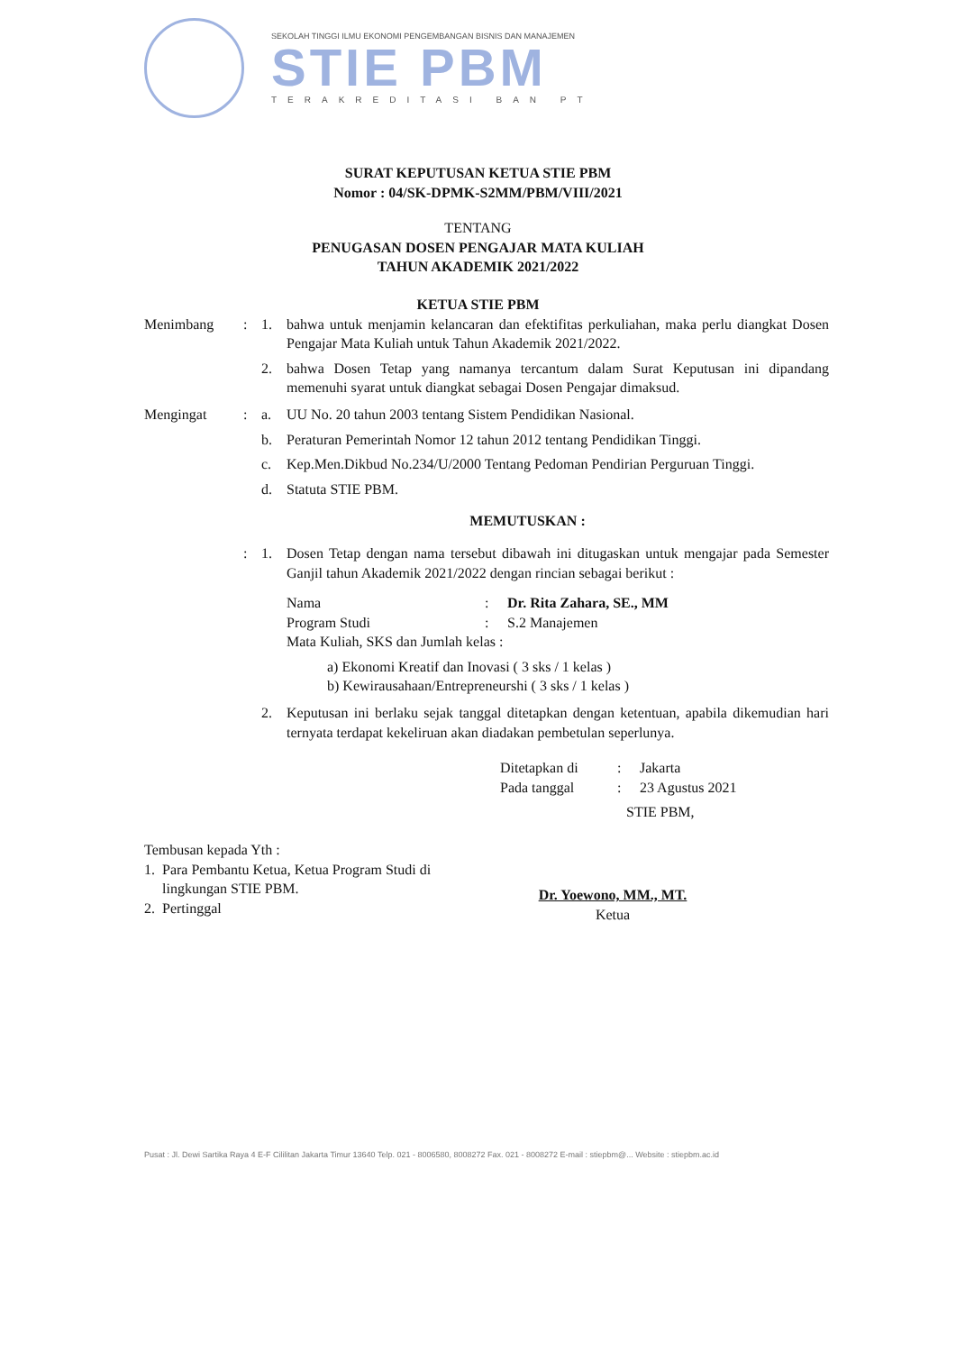SEKOLAH TINGGI ILMU EKONOMI PENGEMBANGAN BISNIS DAN MANAJEMEN
STIE PBM
TERAKREDITASI BAN PT
SURAT KEPUTUSAN KETUA STIE PBM
Nomor : 04/SK-DPMK-S2MM/PBM/VIII/2021
TENTANG
PENUGASAN DOSEN PENGAJAR MATA KULIAH
TAHUN AKADEMIK 2021/2022
KETUA STIE PBM
Menimbang : 1. bahwa untuk menjamin kelancaran dan efektifitas perkuliahan, maka perlu diangkat Dosen Pengajar Mata Kuliah untuk Tahun Akademik 2021/2022.
2. bahwa Dosen Tetap yang namanya tercantum dalam Surat Keputusan ini dipandang memenuhi syarat untuk diangkat sebagai Dosen Pengajar dimaksud.
Mengingat : a. UU No. 20 tahun 2003 tentang Sistem Pendidikan Nasional.
b. Peraturan Pemerintah Nomor 12 tahun 2012 tentang Pendidikan Tinggi.
c. Kep.Men.Dikbud No.234/U/2000 Tentang Pedoman Pendirian Perguruan Tinggi.
d. Statuta STIE PBM.
MEMUTUSKAN :
: 1. Dosen Tetap dengan nama tersebut dibawah ini ditugaskan untuk mengajar pada Semester Ganjil tahun Akademik 2021/2022 dengan rincian sebagai berikut :
Nama : Dr. Rita Zahara, SE., MM
Program Studi : S.2 Manajemen
Mata Kuliah, SKS dan Jumlah kelas :
a) Ekonomi Kreatif dan Inovasi ( 3 sks / 1 kelas )
b) Kewirausahaan/Entrepreneurshi ( 3 sks / 1 kelas )
2. Keputusan ini berlaku sejak tanggal ditetapkan dengan ketentuan, apabila dikemudian hari ternyata terdapat kekeliruan akan diadakan pembetulan seperlunya.
Ditetapkan di : Jakarta
Pada tanggal : 23 Agustus 2021
STIE PBM,
Tembusan kepada Yth :
1. Para Pembantu Ketua, Ketua Program Studi di
lingkungan STIE PBM.
2. Pertinggal
Dr. Yoewono, MM., MT.
Ketua
Pusat : Jl. Dewi Sartika Raya 4 E-F Cililitan Jakarta Timur 13640 Telp. 021 - 8006580, 8008272 Fax. 021 - 8008272 E-mail : stiepbm@... Website : stiepbm.ac.id